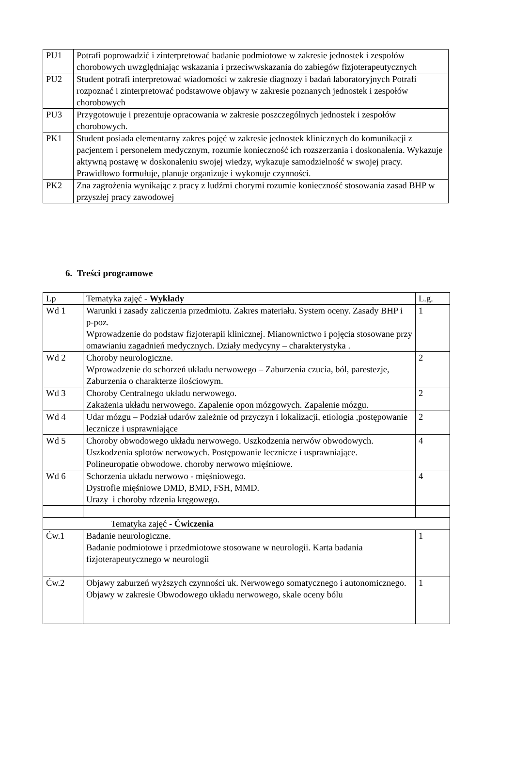| PU1 | Potrafi poprowadzić i zinterpretować badanie podmiotowe w zakresie jednostek i zespołów chorobowych uwzględniając wskazania i przeciwwskazania do zabiegów fizjoterapeutycznych |
| PU2 | Student potrafi interpretować wiadomości w zakresie diagnozy i badań laboratoryjnych Potrafi rozpoznać i zinterpretować podstawowe objawy w zakresie poznanych jednostek i zespołów chorobowych |
| PU3 | Przygotowuje i prezentuje opracowania w zakresie poszczególnych jednostek i zespołów chorobowych. |
| PK1 | Student posiada elementarny zakres pojęć w zakresie jednostek klinicznych do komunikacji z pacjentem i personelem medycznym, rozumie konieczność ich rozszerzania i doskonalenia. Wykazuje aktywną postawę w doskonaleniu swojej wiedzy, wykazuje samodzielność w swojej pracy. Prawidłowo formułuje, planuje organizuje i wykonuje czynności. |
| PK2 | Zna zagrożenia wynikając z pracy z ludźmi chorymi rozumie konieczność stosowania zasad BHP w przyszłej pracy zawodowej |
6. Treści programowe
| Lp | Tematyka zajęć - Wykłady | L.g. |
| --- | --- | --- |
| Wd 1 | Warunki i zasady zaliczenia przedmiotu. Zakres materiału. System oceny. Zasady BHP i p-poz. Wprowadzenie do podstaw fizjoterapii klinicznej. Mianownictwo i pojęcia stosowane przy omawianiu zagadnień medycznych. Działy medycyny – charakterystyka . | 1 |
| Wd 2 | Choroby neurologiczne. Wprowadzenie do schorzeń układu nerwowego – Zaburzenia czucia, ból, parestezje, Zaburzenia o charakterze ilościowym. | 2 |
| Wd 3 | Choroby Centralnego układu nerwowego. Zakażenia układu nerwowego. Zapalenie opon mózgowych. Zapalenie mózgu. | 2 |
| Wd 4 | Udar mózgu – Podział udarów zależnie od przyczyn i lokalizacji, etiologia ,postępowanie lecznicze i usprawniające | 2 |
| Wd 5 | Choroby obwodowego układu nerwowego. Uszkodzenia nerwów obwodowych. Uszkodzenia splotów nerwowych. Postępowanie lecznicze i usprawniające. Polineuropatie obwodowe. choroby nerwowo mięśniowe. | 4 |
| Wd 6 | Schorzenia układu nerwowo - mięśniowego. Dystrofie mięśniowe DMD, BMD, FSH, MMD. Urazy i choroby rdzenia kręgowego. | 4 |
| Tematyka zajęć - Ćwiczenia | | |
| Ćw.1 | Badanie neurologiczne. Badanie podmiotowe i przedmiotowe stosowane w neurologii. Karta badania fizjoterapeutycznego w neurologii | 1 |
| Ćw.2 | Objawy zaburzeń wyższych czynności uk. Nerwowego somatycznego i autonomicznego. Objawy w zakresie Obwodowego układu nerwowego, skale oceny bólu | 1 |